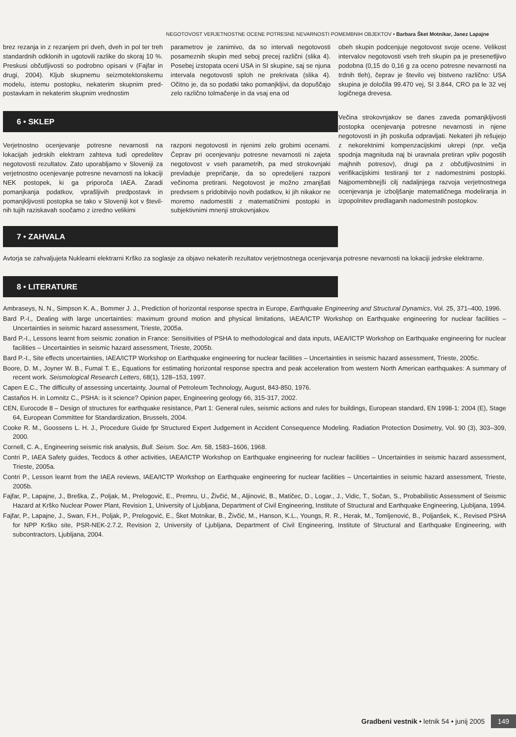NEGOTOVOST VERJETNOSTNE OCENE POTRESNE NEVARNOSTI POMEMBNIH OBJEKTOV • Barbara Šket Motnikar, Janez Lapajne
brez rezanja in z rezanjem pri dveh, dveh in pol ter treh standardnih odklonih in ugotovili razlike do skoraj 10 %. Preskusi občutljivosti so podrobno opisani v (Fajfar in drugi, 2004). Kljub skupnemu seizmotektonskemu modelu, istemu postopku, nekaterim skupnim pred­postavkam in nekaterim skupnim vrednostim
parametrov je zanimivo, da so intervali nego­tovosti posameznih skupin med seboj precej različni (slika 4). Posebej izstopata oceni USA in SI skupine, saj se njuna intervala negoto­vosti sploh ne prekrivata (slika 4). Očitno je, da so podatki tako pomanjkljivi, da dopušča­jo zelo različno tolmačenje in da vsaj ena od
6 • SKLEP
Verjetnostno ocenjevanje potresne nevarnosti na lokacijah jedrskih elektrarn zahteva tudi opredelitev negotovosti rezultatov. Zato upora­bljamo v Sloveniji za verjetnostno ocenjevanje potresne nevarnosti na lokaciji NEK postopek, ki ga priporoča IAEA. Zaradi pomanjkanja po­datkov, vprašljivih predpostavk in pomanj­kljivosti postopka se tako v Sloveniji kot v števil­nih tujih raziskavah soočamo z izredno velikimi
razponi negotovosti in njenimi zelo grobimi ocenami. Čeprav pri ocenjevanju potresne ne­varnosti ni zajeta negotovost v vseh para­metrih, pa med strokovnjaki prevladuje pre­pričanje, da so opredeljeni razponi večinoma pretirani. Negotovost je možno zmanjšati pred­vsem s pridobitvijo novih podatkov, ki jih nika­kor ne moremo nadomestiti z matematičnimi postopki in subjektivnimi mnenji strokovnjakov.
obeh skupin podcenjuje negotovost svoje ocene. Velikost intervalov negotovosti vseh treh skupin pa je presenetljivo podobna (0,15 do 0,16 g za oceno potresne nevarnosti na trdnih tleh), čeprav je število vej bistveno raz­lično: USA skupina je določila 99.470 vej, SI 3.844, CRO pa le 32 vej logičnega drevesa.
Večina strokovnjakov se danes zaveda po­manjkljivosti postopka ocenjevanja potresne ne­varnosti in njene negotovosti in jih poskuša odpravljati. Nekateri jih rešujejo z nekorektnimi kompenzacijskimi ukrepi (npr. večja spodnja magnituda naj bi uravnala pretiran vpliv po­gostih majhnih potresov), drugi pa z ob­čutljivostnimi in verifikacijskimi testiranji ter z nadomestnimi postopki. Najpomembnejši cilj nadaljnjega razvoja verjetnostnega ocenjevanja je izboljšanje matematičnega modeliranja in iz­popolnitev predlaganih nadomestnih postopkov.
7 • ZAHVALA
Avtorja se zahvaljujeta Nuklearni elektrarni Krško za soglasje za objavo nekaterih rezultatov verjetnostnega ocenjevanja potresne nevarnosti na lokaciji jedrske elektrarne.
8 • LITERATURE
Ambraseys, N. N., Simpson K. A., Bommer J. J., Prediction of horizontal response spectra in Europe, Earthquake Engineering and Structural Dynamics, Vol. 25, 371–400, 1996.
Bard P.-I., Dealing with large uncertainties: maximum ground motion and physical limitations, IAEA/ICTP Workshop on Earthquake engineering for nuclear facilities – Uncertainties in seismic hazard assessment, Trieste, 2005a.
Bard P.-I., Lessons learnt from seismic zonation in France: Sensitivities of PSHA to methodological and data inputs, IAEA/ICTP Workshop on Earthquake engineering for nuclear facilities – Uncertainties in seismic hazard assessment, Trieste, 2005b.
Bard P.-I., Site effects uncertainties, IAEA/ICTP Workshop on Earthquake engineering for nuclear facilities – Uncertainties in seismic hazard assessment, Trieste, 2005c.
Boore, D. M., Joyner W. B., Fumal T. E., Equations for estimating horizontal response spectra and peak acceleration from western North American earthquakes: A summary of recent work. Seismological Research Letters, 68(1), 128–153, 1997.
Capen E.C., The difficulty of assessing uncertainty, Journal of Petroleum Technology, August, 843-850, 1976.
Castaños H. in Lomnitz C., PSHA: is it science? Opinion paper, Engineering geology 66, 315-317, 2002.
CEN, Eurocode 8 – Design of structures for earthquake resistance, Part 1: General rules, seismic actions and rules for buildings, European standard, EN 1998-1: 2004 (E), Stage 64, European Committee for Standardization, Brussels, 2004.
Cooke R. M., Goossens L. H. J., Procedure Guide fpr Structured Expert Judgement in Accident Consequence Modeling. Radiation Protection Dosimetry, Vol. 90 (3), 303–309, 2000.
Cornell, C. A., Engineering seismic risk analysis, Bull. Seism. Soc. Am. 58, 1583–1606, 1968.
Contri P., IAEA Safety guides, Tecdocs & other activities, IAEA/ICTP Workshop on Earthquake engineering for nuclear facilities – Uncertainties in seismic hazard assessment, Trieste, 2005a.
Contri P., Lesson learnt from the IAEA reviews, IAEA/ICTP Workshop on Earthquake engineering for nuclear facilities – Uncertainties in seismic hazard assessment, Trieste, 2005b.
Fajfar, P., Lapajne, J., Breška, Z., Poljak, M., Prelogović, E., Premru, U., Živčić, M., Aljinović, B., Matičec, D., Logar., J., Vidic, T., Sočan, S., Probabilistic Assessment of Seismic Hazard at Krško Nuclear Power Plant, Revision 1, University of Ljubljana, Department of Civil Engineering, Institute of Structural and Earthquake Engineering, Ljubljana, 1994.
Fajfar, P., Lapajne, J., Swan, F.H., Poljak, P., Prelogović, E., Šket Motnikar, B., Živčić, M., Hanson, K.L., Youngs, R. R., Herak, M., Tomljenović, B., Poljanšek, K., Revised PSHA for NPP Krško site, PSR-NEK-2.7.2, Revision 2, University of Ljubljana, Department of Civil Engineering, Institute of Structural and Earthquake Engineering, with subcontractors, Ljubljana, 2004.
Gradbeni vestnik • letnik 54 • junij 2005 149